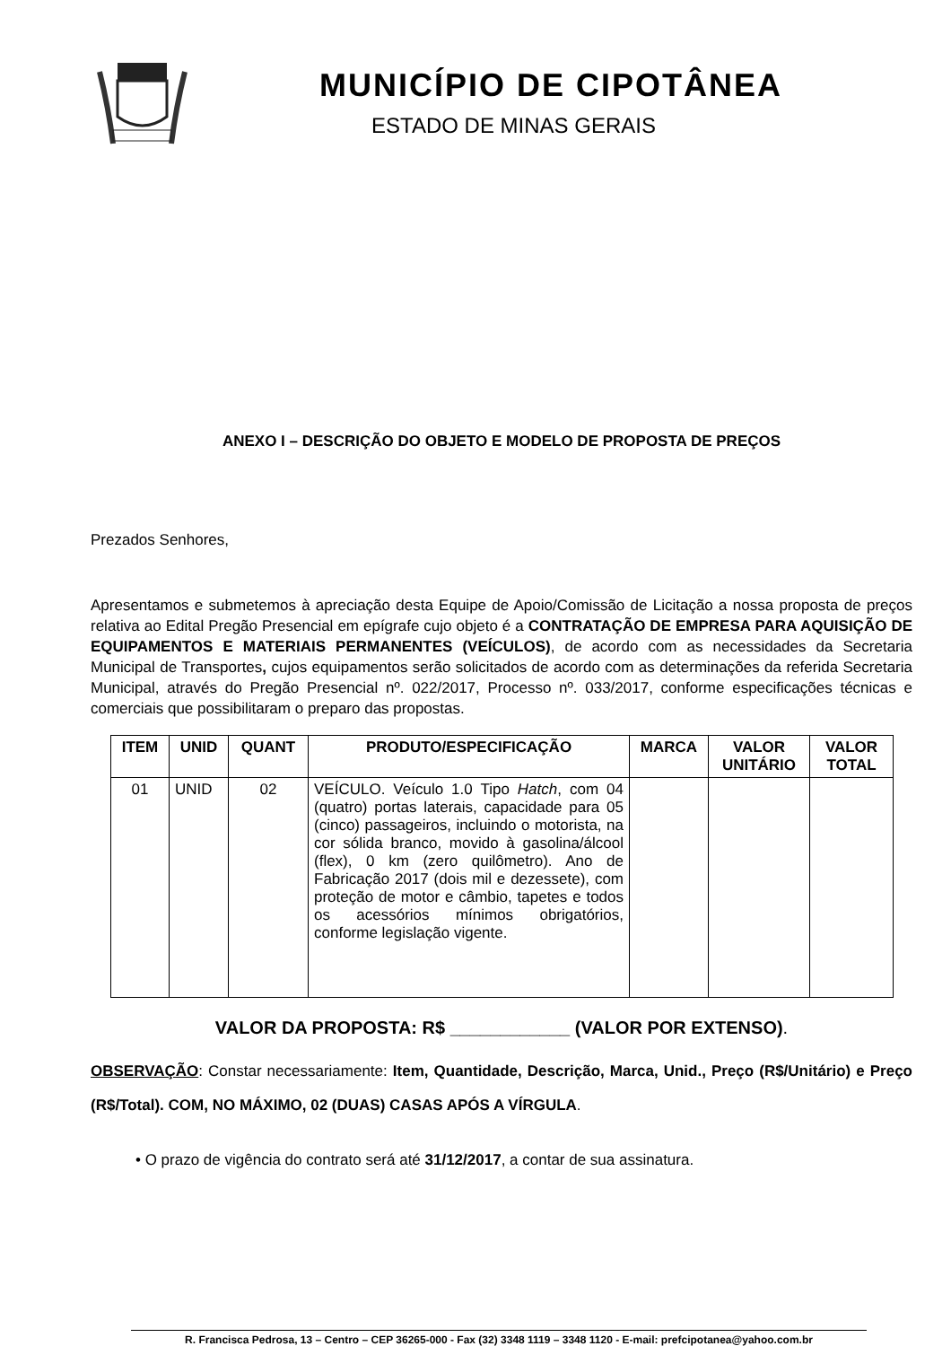MUNICÍPIO DE CIPOTÂNEA
ESTADO DE MINAS GERAIS
ANEXO I – DESCRIÇÃO DO OBJETO E MODELO DE PROPOSTA DE PREÇOS
Prezados Senhores,
Apresentamos e submetemos à apreciação desta Equipe de Apoio/Comissão de Licitação a nossa proposta de preços relativa ao Edital Pregão Presencial em epígrafe cujo objeto é a CONTRATAÇÃO DE EMPRESA PARA AQUISIÇÃO DE EQUIPAMENTOS E MATERIAIS PERMANENTES (VEÍCULOS), de acordo com as necessidades da Secretaria Municipal de Transportes, cujos equipamentos serão solicitados de acordo com as determinações da referida Secretaria Municipal, através do Pregão Presencial nº. 022/2017, Processo nº. 033/2017, conforme especificações técnicas e comerciais que possibilitaram o preparo das propostas.
| ITEM | UNID | QUANT | PRODUTO/ESPECIFICAÇÃO | MARCA | VALOR UNITÁRIO | VALOR TOTAL |
| --- | --- | --- | --- | --- | --- | --- |
| 01 | UNID | 02 | VEÍCULO. Veículo 1.0 Tipo Hatch , com 04 (quatro) portas laterais, capacidade para 05 (cinco) passageiros, incluindo o motorista, na cor sólida branco, movido à gasolina/álcool (flex), 0 km (zero quilômetro). Ano de Fabricação 2017 (dois mil e dezessete), com proteção de motor e câmbio, tapetes e todos os acessórios mínimos obrigatórios, conforme legislação vigente. | | | |
VALOR DA PROPOSTA: R$ ____________ (VALOR POR EXTENSO).
OBSERVAÇÃO: Constar necessariamente: Item, Quantidade, Descrição, Marca, Unid., Preço (R$/Unitário) e Preço (R$/Total). COM, NO MÁXIMO, 02 (DUAS) CASAS APÓS A VÍRGULA.
• O prazo de vigência do contrato será até 31/12/2017, a contar de sua assinatura.
R. Francisca Pedrosa, 13 – Centro – CEP 36265-000 - Fax (32) 3348 1119 – 3348 1120 - E-mail: prefcipotanea@yahoo.com.br